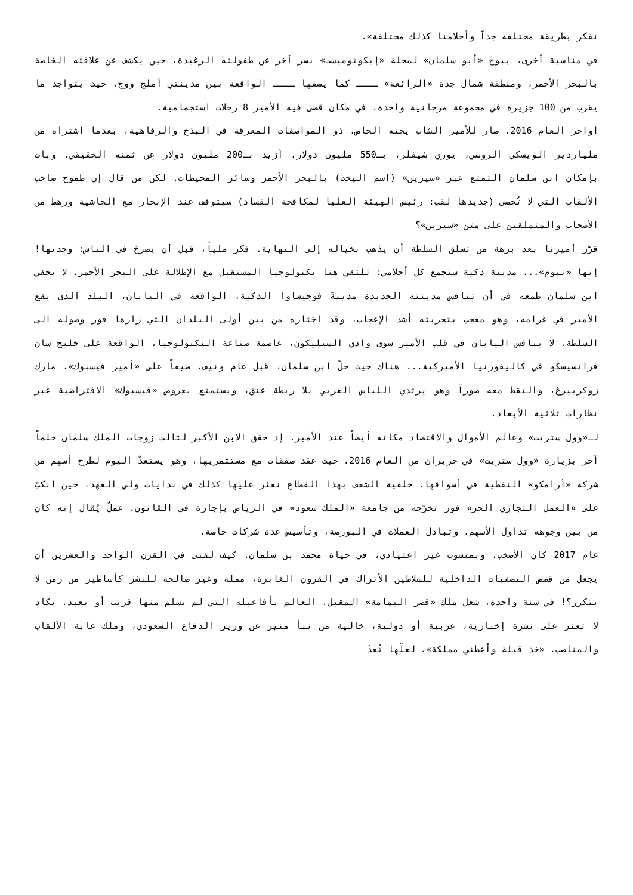نفكر بطريقة مختلفة جداً وأحلامنا كذلك مختلفة».
في مناسبة أخرى، يبوح «أبو سلمان» لمجلة «إيكونوميست» بسر آخر عن طفولته الرغيدة، حين يكشف عن علاقته الخاصة بالبحر الأحمر، ومنطقة شمال جدة «الرائعة» ــــ كما يصفها ــــ الواقعة بين مدينتي أملج ووج، حيث يتواجد ما يقرب من 100 جزيرة في مجموعة مرجانية واحدة، في مكان قضى فيه الأمير 8 رحلات استجمامية.
أواخر العام 2016، صار للأمير الشاب يخته الخاص، ذو المواصفات المغرقة في البذخ والرفاهية، بعدما اشتراه من ملياردير الويسكي الروسي، يوري شيفلر، بـ550 مليون دولار، أزيد بـ200 مليون دولار عن ثمنه الحقيقي. وبات بإمكان ابن سلمان التمتع عبر «سيرين» (اسم اليخت) بالبحر الأحمر وسائر المحيطات. لكن من قال إن طموح صاحب الألقاب التي لا تُحصى (جديدها لقب: رئيس الهيئة العليا لمكافحة الفساد) سيتوقف عند الإبحار مع الحاشية ورهط من الأصحاب والمتملقين على متن «سيرين»؟
قرّر أميرنا بعد برهة من تسلق السلطة أن يذهب بخياله إلى النهاية. فكر ملياً، قبل أن يصرخ في الناس: وجدتها! إنها «نيوم»... مدينة ذكية ستجمع كل أحلامي: تلتقي هنا تكنولوجيا المستقبل مع الإطلالة على البحر الأحمر. لا يخفي ابن سلمان طمعه في أن تنافس مدينته الجديدة مدينةَ فوجيساوا الذكية، الواقعة في اليابان، البلد الذي يقع الأمير في غرامه، وهو معجب بتجربته أشد الإعجاب، وقد اختاره من بين أولى البلدان التي زارها فور وصوله الى السلطة. لا ينافس اليابان في قلب الأمير سوى وادي السيليكون، عاصمة صناعة التكنولوجيا، الواقعة على خليج سان فرانسيسكو في كاليفورنيا الأميركية... هناك حيث حلّ ابن سلمان، قبل عام ونيف، ضيفاً على «أمير فيسبوك»، مارك زوكربيرغ، والتقط معه صوراً وهو يرتدي اللباس الغربي بلا ربطة عنق، ويستمتع بعروض «فيسبوك» الافتراضية عبر نظارات ثلاثية الأبعاد.
لـ«وول ستريت» وعالم الأموال والاقتصاد مكانه أيضاً عند الأمير. إذ حقق الابن الأكبر لثالث زوجات الملك سلمان حلماً آخر بزيارة «وول ستريت» في حزيران من العام 2016، حيث عقد صفقات مع مستثمريها، وهو يستعدّ اليوم لطرح أسهم من شركة «أرامكو» النفطية في أسواقها. خلفية الشغف بهذا القطاع نعثر عليها كذلك في بدايات ولي العهد، حين انكبّ على «العمل التجاري الحر» فور تخرّجه من جامعة «الملك سعود» في الرياض بإجازة في القانون. عملٌ يُقال إنه كان من بين وجوهه تداول الأسهم، وتبادل العملات في البورصة، وتأسيس عدة شركات خاصة.
عام 2017 كان الأصخب، وبمنسوب غير اعتيادي، في حياة محمد بن سلمان. كيف لفتى في القرن الواحد والعشرين أن يجعل من قصص التصفيات الداخلية للسلاطين الأتراك في القرون الغابرة، مملة وغير صالحة للنشر كأساطير من زمن لا يتكرر؟! في سنة واحدة، شغل ملك «قصر اليمامة» المقبل، العالم بأفاعيله التي لم يسلم منها قريب أو بعيد. تكاد لا تعثر على نشرة إخبارية، عربية أو دولية، خالية من نبأ مثير عن وزير الدفاع السعودي، وملك غابة الألقاب والمناصب. «خذ قبلة وأعطني مملكة». لعلّها تُعدّ